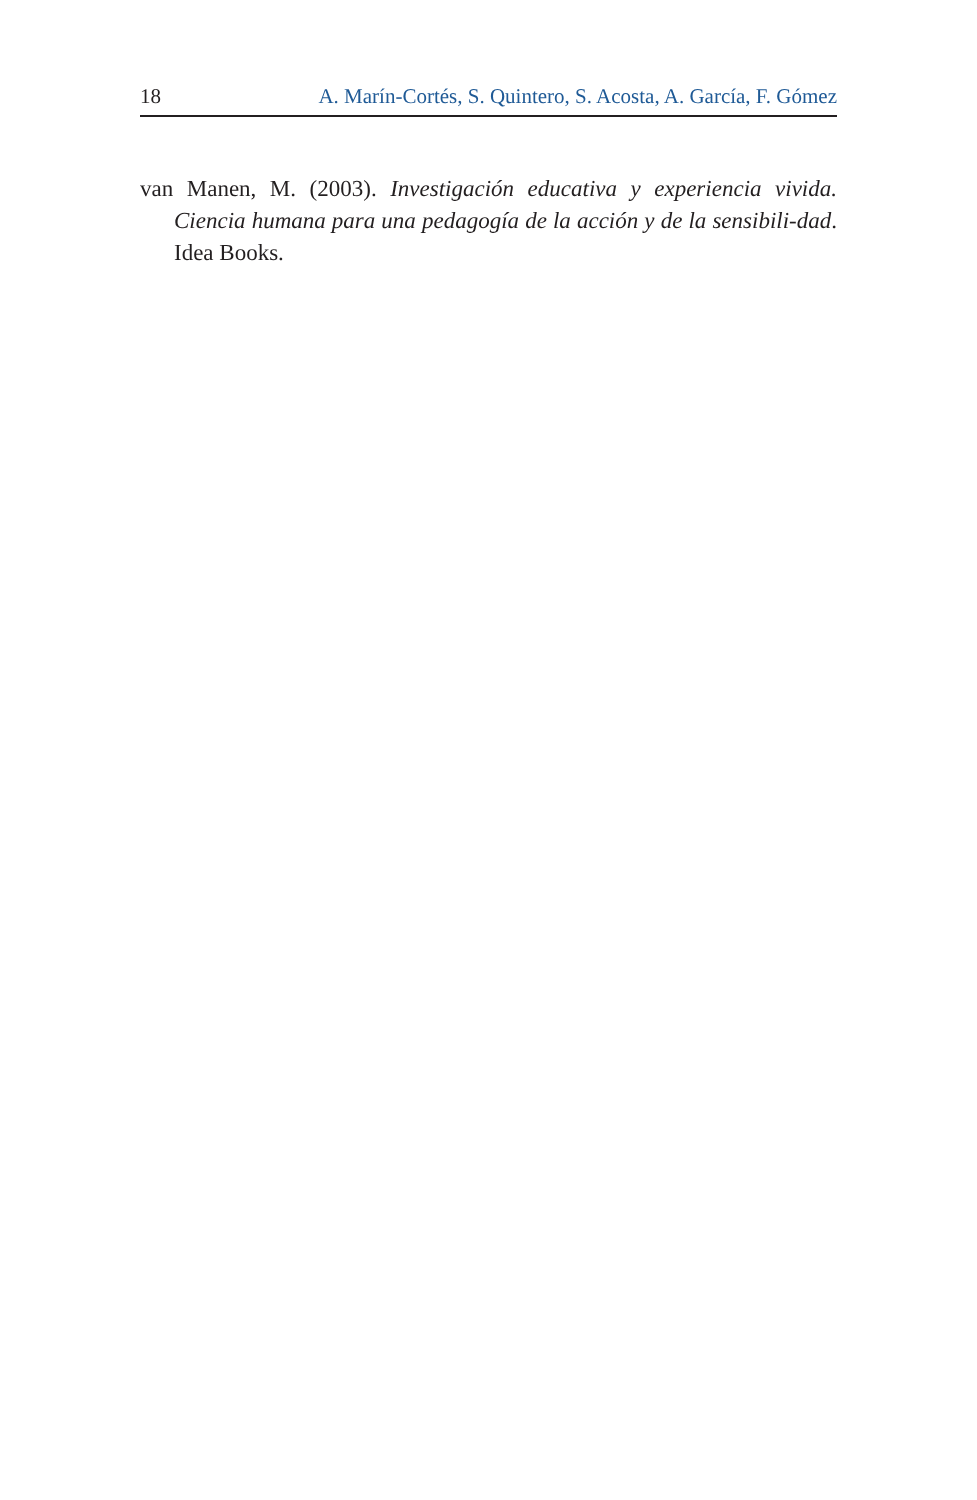18 A. Marín-Cortés, S. Quintero, S. Acosta, A. García, F. Gómez
van Manen, M. (2003). Investigación educativa y experiencia vivida. Ciencia humana para una pedagogía de la acción y de la sensibili-dad. Idea Books.